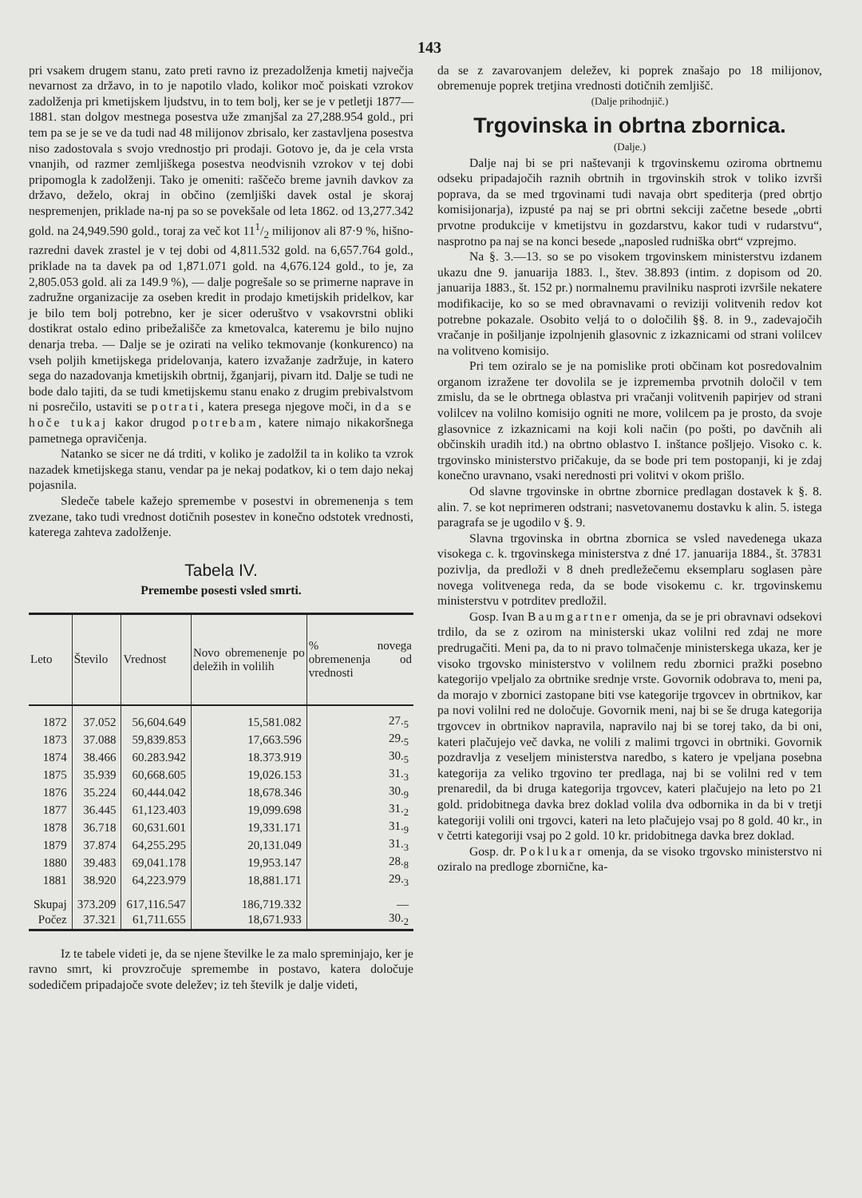143
pri vsakem drugem stanu, zato preti ravno iz prezadolženja kmetij največja nevarnost za državo, in to je napotilo vlado, kolikor moč poiskati vzrokov zadolženja pri kmetijskem ljudstvu, in to tem bolj, ker se je v petletji 1877—1881. stan dolgov mestnega posestva uže zmanjšal za 27,288.954 gold., pri tem pa se je se ve da tudi nad 48 milijonov zbrisalo, ker zastavljena posestva niso zadostovala s svojo vrednostjo pri prodaji. Gotovo je, da je cela vrsta vnanjih, od razmer zemljiškega posestva neodvisnih vzrokov v tej dobi pripomogla k zadolženji. Tako je omeniti: raščečo breme javnih davkov za državo, deželo, okraj in občino (zemljiški davek ostal je skoraj nespremenjen, priklade na-nj pa so se povekšale od leta 1862. od 13,277.342 gold. na 24,949.590 gold., toraj za več kot 111/2 milijonov ali 87·9 %, hišno-razredni davek zrastel je v tej dobi od 4,811.532 gold. na 6,657.764 gold., priklade na ta davek pa od 1,871.071 gold. na 4,676.124 gold., to je, za 2,805.053 gold. ali za 149.9 %), — dalje pogrešale so se primerne naprave in zadružne organizacije za oseben kredit in prodajo kmetijskih pridelkov, kar je bilo tem bolj potrebno, ker je sicer oderuštvo v vsakovrstni obliki dostikrat ostalo edino pribežališče za kmetovalca, kateremu je bilo nujno denarja treba. — Dalje se je ozirati na veliko tekmovanje (konkurenco) na vseh poljih kmetijskega pridelovanja, katero izvažanje zadržuje, in katero sega do nazadovanja kmetijskih obrtnij, žganjarij, pivarn itd. Dalje se tudi ne bode dalo tajiti, da se tudi kmetijskemu stanu enako z drugim prebivalstvom ni posrečilo, ustaviti se potrati, katera presega njegove moči, in da se hoče tukaj kakor drugod potrebam, katere nimajo nikakoršnega pametnega opravičenja.
Natanko se sicer ne dá trditi, v koliko je zadolžil ta in koliko ta vzrok nazadek kmetijskega stanu, vendar pa je nekaj podatkov, ki o tem dajo nekaj pojasnila.
Sledeče tabele kažejo spremembe v posestvi in obremenenja s tem zvezane, tako tudi vrednost dotičnih posestev in konečno odstotek vrednosti, katerega zahteva zadolženje.
Tabela IV.
Premembe posesti vsled smrti.
| Leto | Število | Vrednost | Novo obremenenje po deležih in volilih | % novega obremenenja od vrednosti |
| --- | --- | --- | --- | --- |
| 1872 | 37.052 | 56,604.649 | 15,581.082 | 27.<sub>5</sub> |
| 1873 | 37.088 | 59,839.853 | 17,663.596 | 29.<sub>5</sub> |
| 1874 | 38.466 | 60.283.942 | 18.373.919 | 30.<sub>5</sub> |
| 1875 | 35.939 | 60,668.605 | 19,026.153 | 31.<sub>3</sub> |
| 1876 | 35.224 | 60,444.042 | 18,678.346 | 30.<sub>9</sub> |
| 1877 | 36.445 | 61,123.403 | 19,099.698 | 31.<sub>2</sub> |
| 1878 | 36.718 | 60,631.601 | 19,331.171 | 31.<sub>9</sub> |
| 1879 | 37.874 | 64,255.295 | 20,131.049 | 31.<sub>3</sub> |
| 1880 | 39.483 | 69,041.178 | 19,953.147 | 28.<sub>8</sub> |
| 1881 | 38.920 | 64,223.979 | 18,881.171 | 29.<sub>3</sub> |
| Skupaj | 373.209 | 617,116.547 | 186,719.332 | — |
| Počez | 37.321 | 61,711.655 | 18,671.933 | 30.<sub>2</sub> |
Iz te tabele videti je, da se njene številke le za malo spreminjajo, ker je ravno smrt, ki provzročuje spremembe in postavo, katera določuje sodedičem pripadajoče svote deležev; iz teh številk je dalje videti,
da se z zavarovanjem deležev, ki poprek znašajo po 18 milijonov, obremenuje poprek tretjina vrednosti dotičnih zemljišč.
(Dalje prihodnjič.)
Trgovinska in obrtna zbornica.
(Dalje.)
Dalje naj bi se pri naštevanji k trgovinskemu oziroma obrtnemu odseku pripadajočih raznih obrtnih in trgovinskih strok v toliko izvrši poprava, da se med trgovinami tudi navaja obrt spediterja (pred obrtjo komisijonarja), izpusté pa naj se pri obrtni sekciji začetne besede „obrti prvotne produkcije v kmetijstvu in gozdarstvu, kakor tudi v rudarstvu“, nasprotno pa naj se na konci besede „naposled rudniška obrt“ vzprejmo.
Na §. 3.—13. so se po visokem trgovinskem ministerstvu izdanem ukazu dne 9. januarija 1883. l., štev. 38.893 (intim. z dopisom od 20. januarija 1883., št. 152 pr.) normalnemu pravilniku nasproti izvršile nekatere modifikacije, ko so se med obravnavami o reviziji volitvenih redov kot potrebne pokazale. Osobito veljá to o določilih §§. 8. in 9., zadevajočih vračanje in pošiljanje izpolnjenih glasovnic z izkaznicami od strani volilcev na volitveno komisijo.
Pri tem oziralo se je na pomislike proti občinam kot posredovalnim organom izražene ter dovolila se je izprememba prvotnih določil v tem zmislu, da se le obrtnega oblastva pri vračanji volitvenih papirjev od strani volilcev na volilno komisijo ogniti ne more, volilcem pa je prosto, da svoje glasovnice z izkaznicami na koji koli način (po pošti, po davčnih ali občinskih uradih itd.) na obrtno oblastvo I. inštance pošljejo. Visoko c. k. trgovinsko ministerstvo pričakuje, da se bode pri tem postopanji, ki je zdaj konečno uravnano, vsaki nerednosti pri volitvi v okom prišlo.
Od slavne trgovinske in obrtne zbornice predlagan dostavek k §. 8. alin. 7. se kot neprimeren odstrani; nasvetovanemu dostavku k alin. 5. istega paragrafa se je ugodilo v §. 9.
Slavna trgovinska in obrtna zbornica se vsled navedenega ukaza visokega c. k. trgovinskega ministerstva z dné 17. januarija 1884., št. 37831 pozivlja, da predloži v 8 dneh predležečemu eksemplaru soglasen pàre novega volitvenega reda, da se bode visokemu c. kr. trgovinskemu ministerstvu v potrditev predložil.
Gosp. Ivan Baumgartner omenja, da se je pri obravnavi odsekovi trdilo, da se z ozirom na ministerski ukaz volilni red zdaj ne more predrugačiti. Meni pa, da to ni pravo tolmačenje ministerskega ukaza, ker je visoko trgovsko ministerstvo v volilnem redu zbornici pražki posebno kategorijo vpeljalo za obrtnike srednje vrste. Govornik odobrava to, meni pa, da morajo v zbornici zastopane biti vse kategorije trgovcev in obrtnikov, kar pa novi volilni red ne določuje. Govornik meni, naj bi se še druga kategorija trgovcev in obrtnikov napravila, napravilo naj bi se torej tako, da bi oni, kateri plačujejo več davka, ne volili z malimi trgovci in obrtniki. Govornik pozdravlja z veseljem ministerstva naredbo, s katero je vpeljana posebna kategorija za veliko trgovino ter predlaga, naj bi se volilni red v tem prenaredil, da bi druga kategorija trgovcev, kateri plačujejo na leto po 21 gold. pridobitnega davka brez doklad volila dva odbornika in da bi v tretji kategoriji volili oni trgovci, kateri na leto plačujejo vsaj po 8 gold. 40 kr., in v četrti kategoriji vsaj po 2 gold. 10 kr. pridobitnega davka brez doklad.
Gosp. dr. Poklukar omenja, da se visoko trgovsko ministerstvo ni oziralo na predloge zbornične, ka-